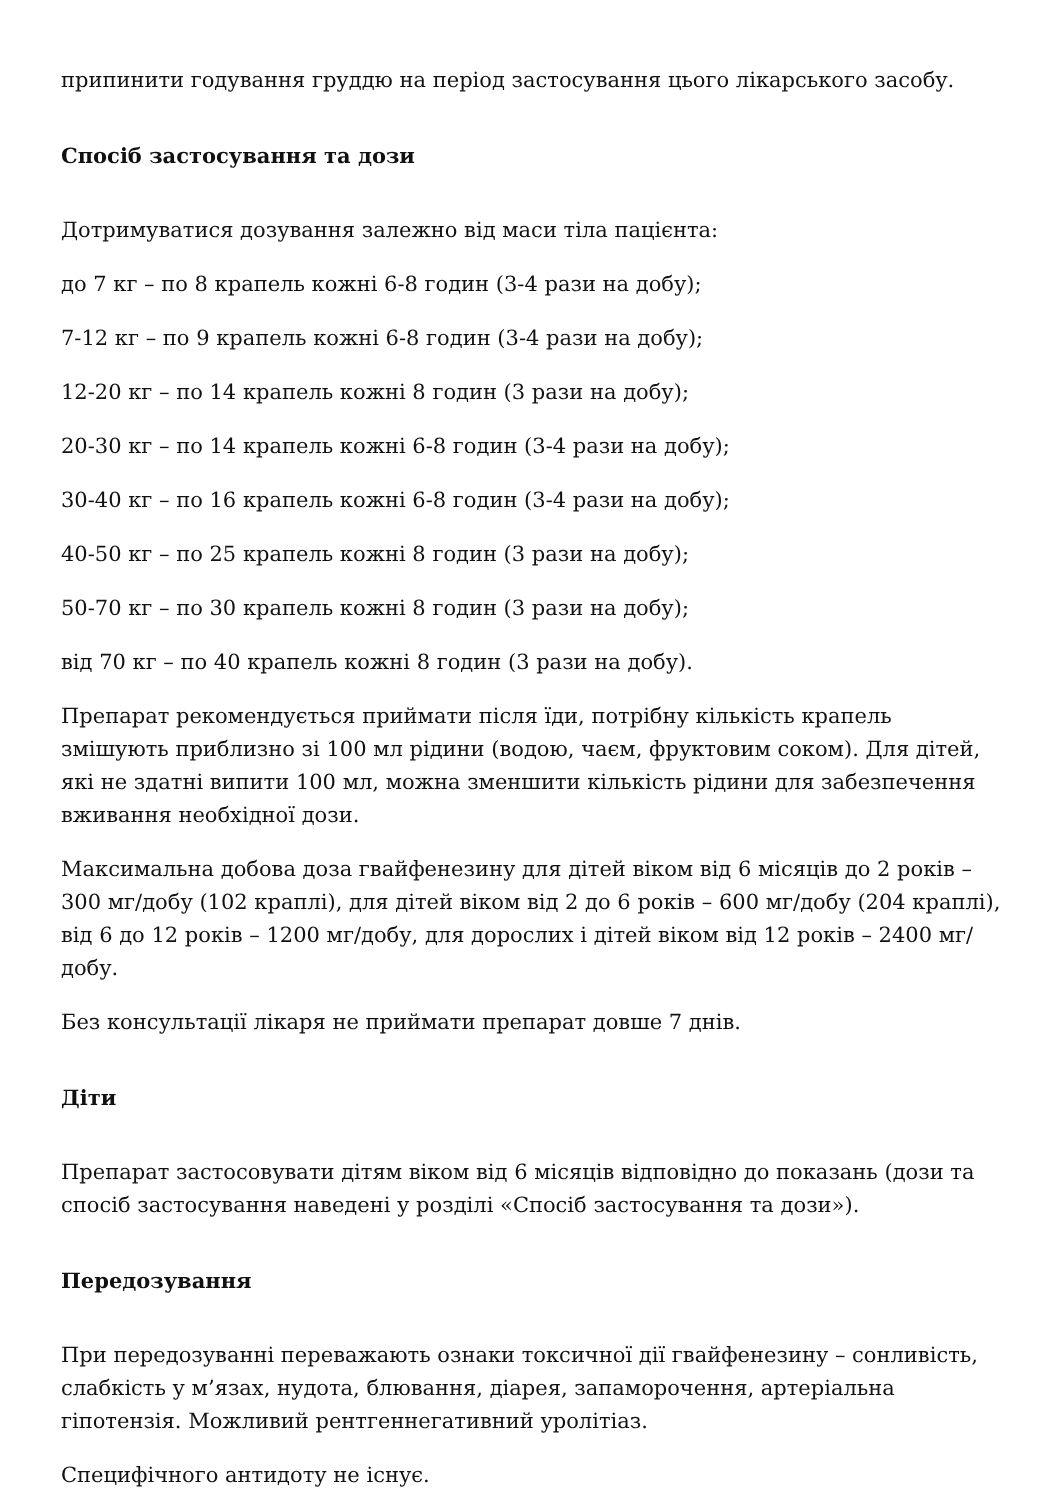припинити годування груддю на період застосування цього лікарського засобу.
Спосіб застосування та дози
Дотримуватися дозування залежно від маси тіла пацієнта:
до 7 кг – по 8 крапель кожні 6-8 годин (3-4 рази на добу);
7-12 кг – по 9 крапель кожні 6-8 годин (3-4 рази на добу);
12-20 кг – по 14 крапель кожні 8 годин (3 рази на добу);
20-30 кг – по 14 крапель кожні 6-8 годин (3-4 рази на добу);
30-40 кг – по 16 крапель кожні 6-8 годин (3-4 рази на добу);
40-50 кг – по 25 крапель кожні 8 годин (3 рази на добу);
50-70 кг – по 30 крапель кожні 8 годин (3 рази на добу);
від 70 кг – по 40 крапель кожні 8 годин (3 рази на добу).
Препарат рекомендується приймати після їди, потрібну кількість крапель змішують приблизно зі 100 мл рідини (водою, чаєм, фруктовим соком). Для дітей, які не здатні випити 100 мл, можна зменшити кількість рідини для забезпечення вживання необхідної дози.
Максимальна добова доза гвайфенезину для дітей віком від 6 місяців до 2 років – 300 мг/добу (102 краплі), для дітей віком від 2 до 6 років – 600 мг/добу (204 краплі), від 6 до 12 років – 1200 мг/добу, для дорослих і дітей віком від 12 років – 2400 мг/добу.
Без консультації лікаря не приймати препарат довше 7 днів.
Діти
Препарат застосовувати дітям віком від 6 місяців відповідно до показань (дози та спосіб застосування наведені у розділі «Спосіб застосування та дози»).
Передозування
При передозуванні переважають ознаки токсичної дії гвайфенезину – сонливість, слабкість у м’язах, нудота, блювання, діарея, запаморочення, артеріальна гіпотензія. Можливий рентгеннегативний уролітіаз.
Специфічного антидоту не існує.